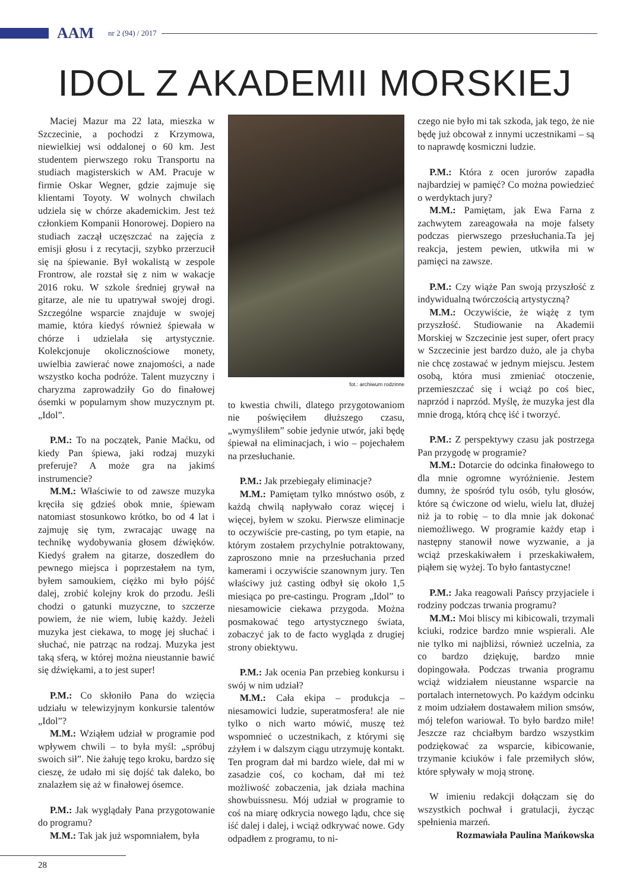AAM nr 2 (94) / 2017
IDOL Z AKADEMII MORSKIEJ
Maciej Mazur ma 22 lata, mieszka w Szczecinie, a pochodzi z Krzymowa, niewielkiej wsi oddalonej o 60 km. Jest studentem pierwszego roku Transportu na studiach magisterskich w AM. Pracuje w firmie Oskar Wegner, gdzie zajmuje się klientami Toyoty. W wolnych chwilach udziela się w chórze akademickim. Jest też członkiem Kompanii Honorowej. Dopiero na studiach zaczął uczęszczać na zajęcia z emisji głosu i z recytacji, szybko przerzucił się na śpiewanie. Był wokalistą w zespole Frontrow, ale rozstał się z nim w wakacje 2016 roku. W szkole średniej grywał na gitarze, ale nie tu upatrywał swojej drogi. Szczególne wsparcie znajduje w swojej mamie, która kiedyś również śpiewała w chórze i udzielała się artystycznie. Kolekcjonuje okolicznościowe monety, uwielbia zawierać nowe znajomości, a nade wszystko kocha podróże. Talent muzyczny i charyzma zaprowadziły Go do finałowej ósemki w popularnym show muzycznym pt. „Idol”.
P.M.: To na początek, Panie Maćku, od kiedy Pan śpiewa, jaki rodzaj muzyki preferuje? A może gra na jakimś instrumencie?
M.M.: Właściwie to od zawsze muzyka kręciła się gdzieś obok mnie, śpiewam natomiast stosunkowo krótko, bo od 4 lat i zajmuję się tym, zwracając uwagę na technikę wydobywania głosem dźwięków. Kiedyś grałem na gitarze, doszedłem do pewnego miejsca i poprzestałem na tym, byłem samoukiem, ciężko mi było pójść dalej, zrobić kolejny krok do przodu. Jeśli chodzi o gatunki muzyczne, to szczerze powiem, że nie wiem, lubię każdy. Jeżeli muzyka jest ciekawa, to mogę jej słuchać i słuchać, nie patrząc na rodzaj. Muzyka jest taką sferą, w której można nieustannie bawić się dźwiękami, a to jest super!
P.M.: Co skłoniło Pana do wzięcia udziału w telewizyjnym konkursie talentów „Idol”?
M.M.: Wziąłem udział w programie pod wpływem chwili – to była myśl: „spróbuj swoich sił”. Nie żałuję tego kroku, bardzo się cieszę, że udało mi się dojść tak daleko, bo znalazłem się aż w finałowej ósemce.
P.M.: Jak wyglądały Pana przygotowanie do programu?
M.M.: Tak jak już wspomniałem, była
fot.: archiwum rodzinne
to kwestia chwili, dlatego przygotowaniom nie poświęciłem dłuższego czasu, „wymyśliłem” sobie jedynie utwór, jaki będę śpiewał na eliminacjach, i wio – pojechałem na przesłuchanie.
P.M.: Jak przebiegały eliminacje?
M.M.: Pamiętam tylko mnóstwo osób, z każdą chwilą napływało coraz więcej i więcej, byłem w szoku. Pierwsze eliminacje to oczywiście pre-casting, po tym etapie, na którym zostałem przychylnie potraktowany, zaproszono mnie na przesłuchania przed kamerami i oczywiście szanownym jury. Ten właściwy już casting odbył się około 1,5 miesiąca po pre-castingu. Program „Idol” to niesamowicie ciekawa przygoda. Można posmakować tego artystycznego świata, zobaczyć jak to de facto wygląda z drugiej strony obiektywu.
P.M.: Jak ocenia Pan przebieg konkursu i swój w nim udział?
M.M.: Cała ekipa – produkcja – niesamowici ludzie, superatmosfera! ale nie tylko o nich warto mówić, muszę też wspomnieć o uczestnikach, z którymi się zżyłem i w dalszym ciągu utrzymuję kontakt. Ten program dał mi bardzo wiele, dał mi w zasadzie coś, co kocham, dał mi też możliwość zobaczenia, jak działa machina showbuissnesu. Mój udział w programie to coś na miarę odkrycia nowego lądu, chce się iść dalej i dalej, i wciąż odkrywać nowe. Gdy odpadłem z programu, to ni-
czego nie było mi tak szkoda, jak tego, że nie będę już obcował z innymi uczestnikami – są to naprawdę kosmiczni ludzie.
P.M.: Która z ocen jurorów zapadła najbardziej w pamięć? Co można powiedzieć o werdyktach jury?
M.M.: Pamiętam, jak Ewa Farna z zachwytem zareagowała na moje falsety podczas pierwszego przesłuchania.Ta jej reakcja, jestem pewien, utkwiła mi w pamięci na zawsze.
P.M.: Czy wiąże Pan swoją przyszłość z indywidualną twórczością artystyczną?
M.M.: Oczywiście, że wiążę z tym przyszłość. Studiowanie na Akademii Morskiej w Szczecinie jest super, ofert pracy w Szczecinie jest bardzo dużo, ale ja chyba nie chcę zostawać w jednym miejscu. Jestem osobą, która musi zmieniać otoczenie, przemieszczać się i wciąż po coś biec, naprzód i naprzód. Myślę, że muzyka jest dla mnie drogą, którą chcę iść i tworzyć.
P.M.: Z perspektywy czasu jak postrzega Pan przygodę w programie?
M.M.: Dotarcie do odcinka finałowego to dla mnie ogromne wyróżnienie. Jestem dumny, że spośród tylu osób, tylu głosów, które są ćwiczone od wielu, wielu lat, dłużej niż ja to robię – to dla mnie jak dokonać niemożliwego. W programie każdy etap i następny stanowił nowe wyzwanie, a ja wciąż przeskakiwałem i przeskakiwałem, piąłem się wyżej. To było fantastyczne!
P.M.: Jaka reagowali Pańscy przyjaciele i rodziny podczas trwania programu?
M.M.: Moi bliscy mi kibicowali, trzymali kciuki, rodzice bardzo mnie wspierali. Ale nie tylko mi najbliżsi, również uczelnia, za co bardzo dziękuję, bardzo mnie dopingowała. Podczas trwania programu wciąż widziałem nieustanne wsparcie na portalach internetowych. Po każdym odcinku z moim udziałem dostawałem milion smsów, mój telefon wariował. To było bardzo miłe! Jeszcze raz chciałbym bardzo wszystkim podziękować za wsparcie, kibicowanie, trzymanie kciuków i fale przemiłych słów, które spływały w moją stronę.
W imieniu redakcji dołączam się do wszystkich pochwał i gratulacji, życząc spełnienia marzeń.
Rozmawiała Paulina Mańkowska
28